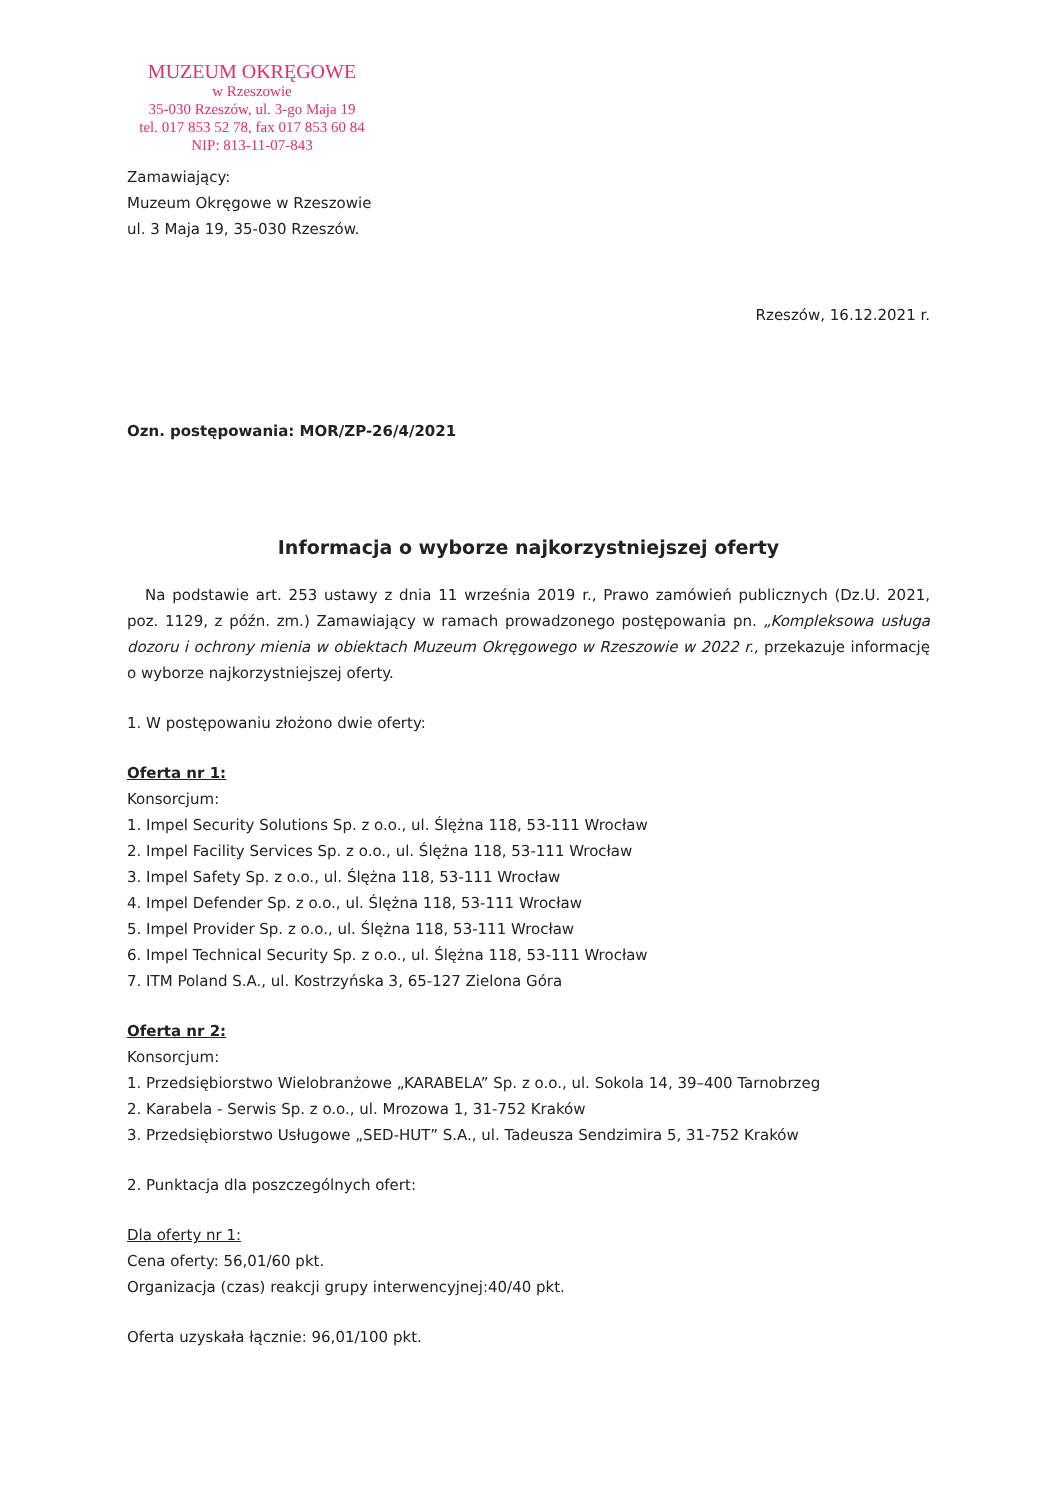MUZEUM OKRĘGOWE
w Rzeszowie
35-030 Rzeszów, ul. 3-go Maja 19
tel. 017 853 52 78, fax 017 853 60 84
NIP: 813-11-07-843
Zamawiający:
Muzeum Okręgowe w Rzeszowie
ul. 3 Maja 19, 35-030 Rzeszów.
Rzeszów, 16.12.2021 r.
Ozn. postępowania: MOR/ZP-26/4/2021
Informacja o wyborze najkorzystniejszej oferty
Na podstawie art. 253 ustawy z dnia 11 września 2019 r., Prawo zamówień publicznych (Dz.U. 2021, poz. 1129, z późn. zm.) Zamawiający w ramach prowadzonego postępowania pn. „Kompleksowa usługa dozoru i ochrony mienia w obiektach Muzeum Okręgowego w Rzeszowie w 2022 r., przekazuje informację o wyborze najkorzystniejszej oferty.
1. W postępowaniu złożono dwie oferty:
Oferta nr 1:
Konsorcjum:
1. Impel Security Solutions Sp. z o.o., ul. Ślężna 118, 53-111 Wrocław
2. Impel Facility Services Sp. z o.o., ul. Ślężna 118, 53-111 Wrocław
3. Impel Safety Sp. z o.o., ul. Ślężna 118, 53-111 Wrocław
4. Impel Defender Sp. z o.o., ul. Ślężna 118, 53-111 Wrocław
5. Impel Provider Sp. z o.o., ul. Ślężna 118, 53-111 Wrocław
6. Impel Technical Security Sp. z o.o., ul. Ślężna 118, 53-111 Wrocław
7. ITM Poland S.A., ul. Kostrzyńska 3, 65-127 Zielona Góra
Oferta nr 2:
Konsorcjum:
1. Przedsiębiorstwo Wielobranżowe „KARABELA” Sp. z o.o., ul. Sokola 14, 39–400 Tarnobrzeg
2. Karabela - Serwis Sp. z o.o., ul. Mrozowa 1, 31-752 Kraków
3. Przedsiębiorstwo Usługowe „SED-HUT” S.A., ul. Tadeusza Sendzimira 5, 31-752 Kraków
2. Punktacja dla poszczególnych ofert:
Dla oferty nr 1:
Cena oferty: 56,01/60 pkt.
Organizacja (czas) reakcji grupy interwencyjnej:40/40 pkt.
Oferta uzyskała łącznie: 96,01/100 pkt.